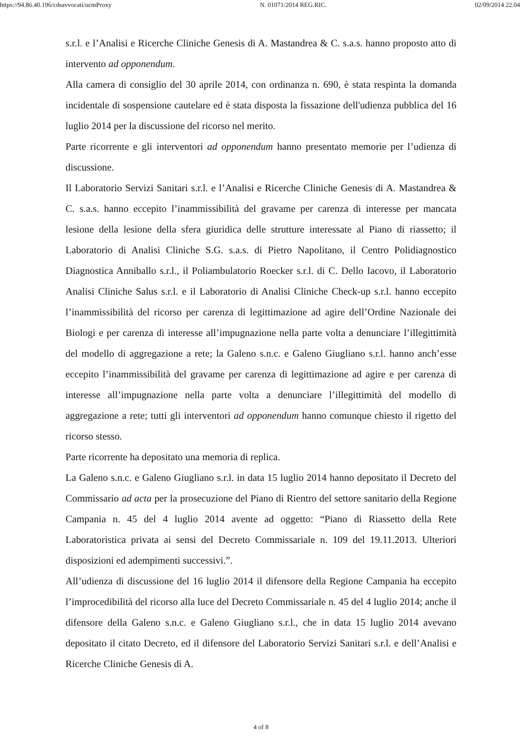https://94.86.40.196/cdsavvocati/ucmProxy N. 01071/2014 REG.RIC. 02/09/2014 22.04
s.r.l. e l’Analisi e Ricerche Cliniche Genesis di A. Mastandrea & C. s.a.s. hanno proposto atto di intervento ad opponendum.
Alla camera di consiglio del 30 aprile 2014, con ordinanza n. 690, è stata respinta la domanda incidentale di sospensione cautelare ed è stata disposta la fissazione dell'udienza pubblica del 16 luglio 2014 per la discussione del ricorso nel merito.
Parte ricorrente e gli interventori ad opponendum hanno presentato memorie per l’udienza di discussione.
Il Laboratorio Servizi Sanitari s.r.l. e l’Analisi e Ricerche Cliniche Genesis di A. Mastandrea & C. s.a.s. hanno eccepito l’inammissibilità del gravame per carenza di interesse per mancata lesione della lesione della sfera giuridica delle strutture interessate al Piano di riassetto; il Laboratorio di Analisi Cliniche S.G. s.a.s. di Pietro Napolitano, il Centro Polidiagnostico Diagnostica Anniballo s.r.l., il Poliambulatorio Roecker s.r.l. di C. Dello Iacovo, il Laboratorio Analisi Cliniche Salus s.r.l. e il Laboratorio di Analisi Cliniche Check-up s.r.l. hanno eccepito l’inammissibilità del ricorso per carenza di legittimazione ad agire dell’Ordine Nazionale dei Biologi e per carenza di interesse all’impugnazione nella parte volta a denunciare l’illegittimità del modello di aggregazione a rete; la Galeno s.n.c. e Galeno Giugliano s.r.l. hanno anch’esse eccepito l’inammissibilità del gravame per carenza di legittimazione ad agire e per carenza di interesse all’impugnazione nella parte volta a denunciare l’illegittimità del modello di aggregazione a rete; tutti gli interventori ad opponendum hanno comunque chiesto il rigetto del ricorso stesso.
Parte ricorrente ha depositato una memoria di replica.
La Galeno s.n.c. e Galeno Giugliano s.r.l. in data 15 luglio 2014 hanno depositato il Decreto del Commissario ad acta per la prosecuzione del Piano di Rientro del settore sanitario della Regione Campania n. 45 del 4 luglio 2014 avente ad oggetto: “Piano di Riassetto della Rete Laboratoristica privata ai sensi del Decreto Commissariale n. 109 del 19.11.2013. Ulteriori disposizioni ed adempimenti successivi.”.
All’udienza di discussione del 16 luglio 2014 il difensore della Regione Campania ha eccepito l’improcedibilità del ricorso alla luce del Decreto Commissariale n. 45 del 4 luglio 2014; anche il difensore della Galeno s.n.c. e Galeno Giugliano s.r.l., che in data 15 luglio 2014 avevano depositato il citato Decreto, ed il difensore del Laboratorio Servizi Sanitari s.r.l. e dell’Analisi e Ricerche Cliniche Genesis di A.
4 of 8